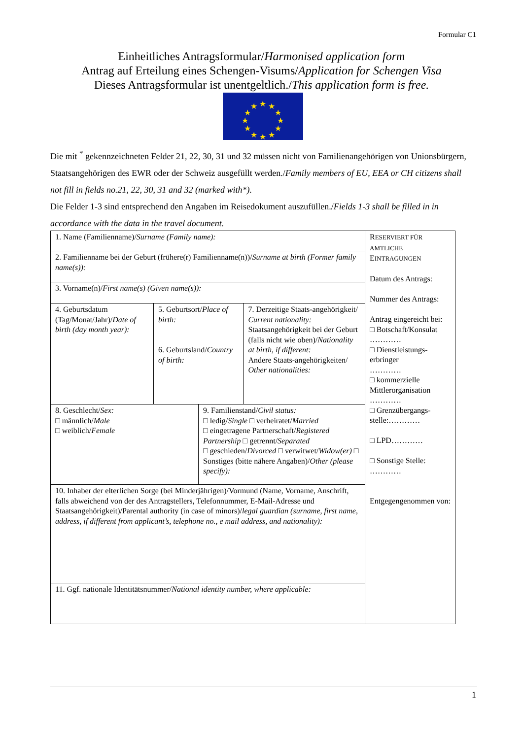Formular C1
Einheitliches Antragsformular/Harmonised application form
Antrag auf Erteilung eines Schengen-Visums/Application for Schengen Visa
Dieses Antragsformular ist unentgeltlich./This application form is free.
★
★
★
★
★
★
★
★
★
★
★
★
Die mit <sup>*</sup> gekennzeichneten Felder 21, 22, 30, 31 und 32 müssen nicht von Familienangehörigen von Unionsbürgern, Staatsangehörigen des EWR oder der Schweiz ausgefüllt werden./Family members of EU, EEA or CH citizens shall not fill in fields no.21, 22, 30, 31 and 32 (marked with*).
Die Felder 1-3 sind entsprechend den Angaben im Reisedokument auszufüllen./Fields 1-3 shall be filled in in accordance with the data in the travel document.
| 1. Name (Familienname)/ Surname (Family name): | | | | R ESERVIERT FÜR AMTLICHE E INTRAGUNGEN Datum des Antrags: Nummer des Antrags: Antrag eingereicht bei: □ Botschaft/Konsulat ………… □ Dienstleistungs-erbringer ………… □ kommerzielle Mittlerorganisation ………… □ Grenzübergangs-stelle:………… □ LPD………… □ Sonstige Stelle: ………… Entgegengenommen von: |
| 2. Familienname bei der Geburt (frühere(r) Familienname(n))/ Surname at birth (Former family name(s)): | | | | |
| 3. Vorname(n)/ First name(s) (Given name(s)): | | | | |
| 4. Geburtsdatum (Tag/Monat/Jahr)/ Date of birth (day month year): | 5. Geburtsort/ Place of birth: 6. Geburtsland/ Country of birth: | | 7. Derzeitige Staats-angehörigkeit/ Current nationality: Staatsangehörigkeit bei der Geburt (falls nicht wie oben)/ Nationality at birth, if different: Andere Staats-angehörigkeiten/ Other nationalities: | |
| 8. Geschlecht/ Sex: □ männlich/ Male □ weiblich/ Female | | 9. Familienstand/ Civil status: □ ledig/ Single □ verheiratet/ Married □ eingetragene Partnerschaft/ Registered Partnership □ getrennt/ Separated □ geschieden/ Divorced □ verwitwet/ Widow(er) □ Sonstiges (bitte nähere Angaben)/ Other (please specify): | | |
| 10. Inhaber der elterlichen Sorge (bei Minderjährigen)/Vormund (Name, Vorname, Anschrift, falls abweichend von der des Antragstellers, Telefonnummer, E-Mail-Adresse und Staatsangehörigkeit)/Parental authority (in case of minors)/ legal guardian (surname, first name, address, if different from applicant’s, telephone no., e mail address, and nationality): | | | | |
| 11. Ggf. nationale Identitätsnummer/ National identity number, where applicable: | | | | |
1